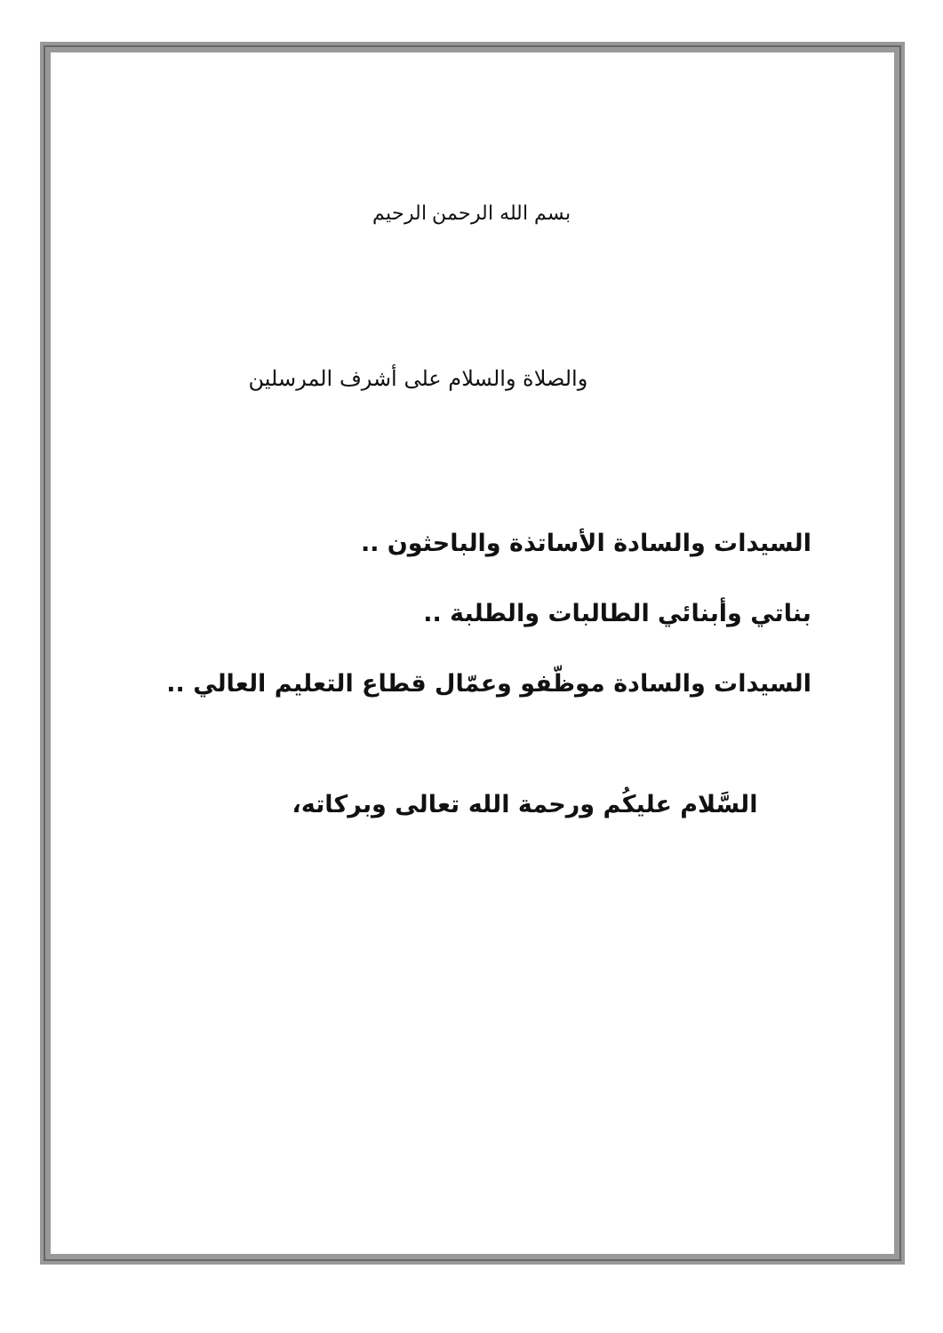بسم الله الرحمن الرحيم
والصلاة والسلام على أشرف المرسلين
السيدات والسادة الأساتذة والباحثون ..
بناتي وأبنائي الطالبات والطلبة ..
السيدات والسادة موظّفو وعمّال قطاع التعليم العالي ..
السَّلام عليكُم ورحمة الله تعالى وبركاته،